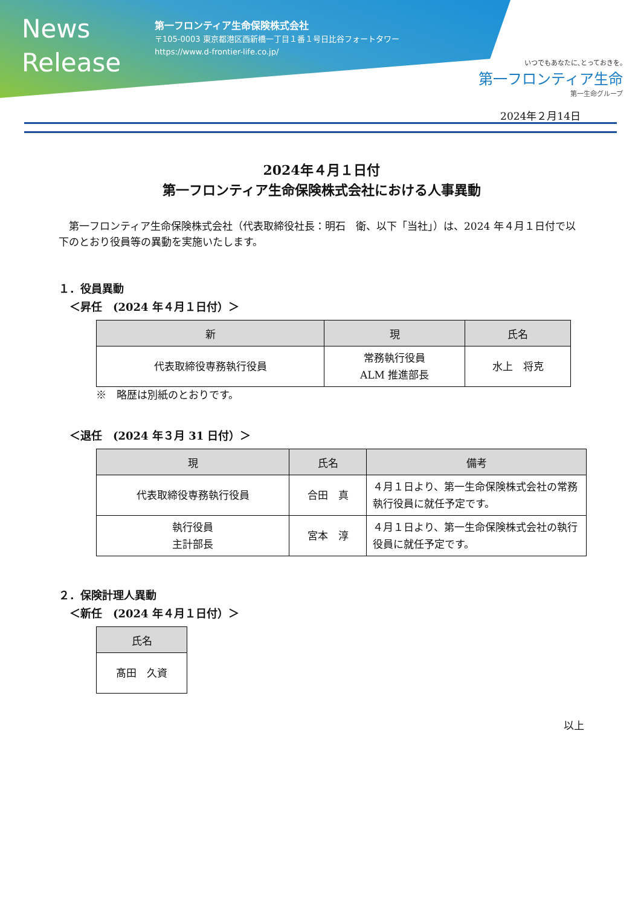News
Release
第一フロンティア生命保険株式会社
〒105-0003 東京都港区西新橋一丁目１番１号日比谷フォートタワー
https://www.d-frontier-life.co.jp/
いつでもあなたに､とっておきを｡
第一フロンティア生命
第一生命グループ
2024年２月14日
2024年４月１日付
第一フロンティア生命保険株式会社における人事異動
　第一フロンティア生命保険株式会社（代表取締役社長：明石　衛、以下「当社」）は、2024 年４月１日付で以下のとおり役員等の異動を実施いたします。
１．役員異動
＜昇任　(2024 年４月１日付）＞
| 新 | 現 | 氏名 |
| --- | --- | --- |
| 代表取締役専務執行役員 | 常務執行役員 ALM 推進部長 | 水上 将克 |
※　略歴は別紙のとおりです。
＜退任　(2024 年３月 31 日付）＞
| 現 | 氏名 | 備考 |
| --- | --- | --- |
| 代表取締役専務執行役員 | 合田 真 | ４月１日より、第一生命保険株式会社の常務執行役員に就任予定です。 |
| 執行役員 主計部長 | 宮本 淳 | ４月１日より、第一生命保険株式会社の執行役員に就任予定です。 |
２．保険計理人異動
＜新任　(2024 年４月１日付）＞
| 氏名 |
| --- |
| 髙田 久資 |
以上